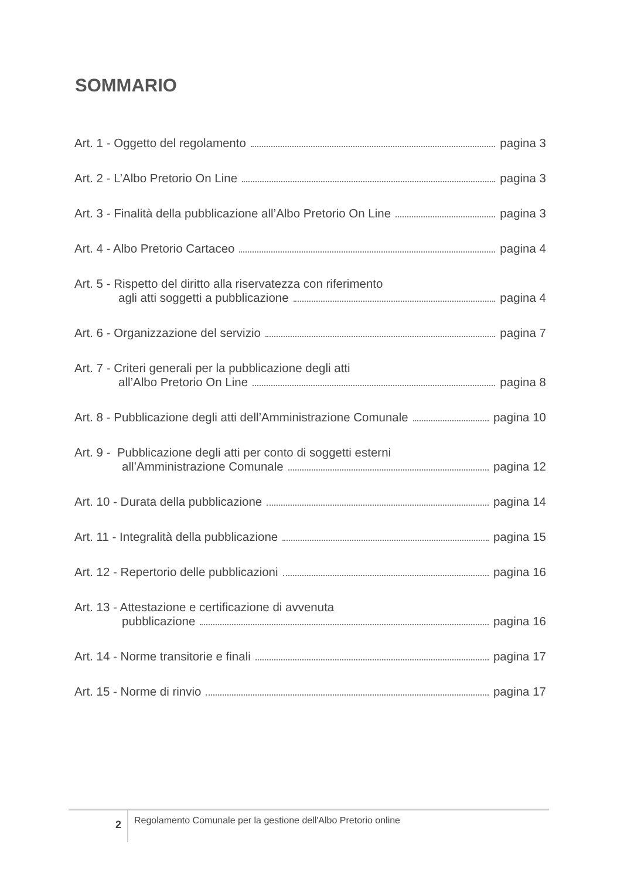SOMMARIO
Art. 1 - Oggetto del regolamento pagina 3
Art. 2 - L’Albo Pretorio On Line pagina 3
Art. 3 - Finalità della pubblicazione all’Albo Pretorio On Line pagina 3
Art. 4 - Albo Pretorio Cartaceo pagina 4
Art. 5 - Rispetto del diritto alla riservatezza con riferimento
agli atti soggetti a pubblicazione pagina 4
Art. 6 - Organizzazione del servizio pagina 7
Art. 7 - Criteri generali per la pubblicazione degli atti
all’Albo Pretorio On Line pagina 8
Art. 8 - Pubblicazione degli atti dell’Amministrazione Comunale pagina 10
Art. 9 - Pubblicazione degli atti per conto di soggetti esterni
all’Amministrazione Comunale pagina 12
Art. 10 - Durata della pubblicazione pagina 14
Art. 11 - Integralità della pubblicazione pagina 15
Art. 12 - Repertorio delle pubblicazioni pagina 16
Art. 13 - Attestazione e certificazione di avvenuta
pubblicazione pagina 16
Art. 14 - Norme transitorie e finali pagina 17
Art. 15 - Norme di rinvio pagina 17
2
Regolamento Comunale per la gestione dell'Albo Pretorio online